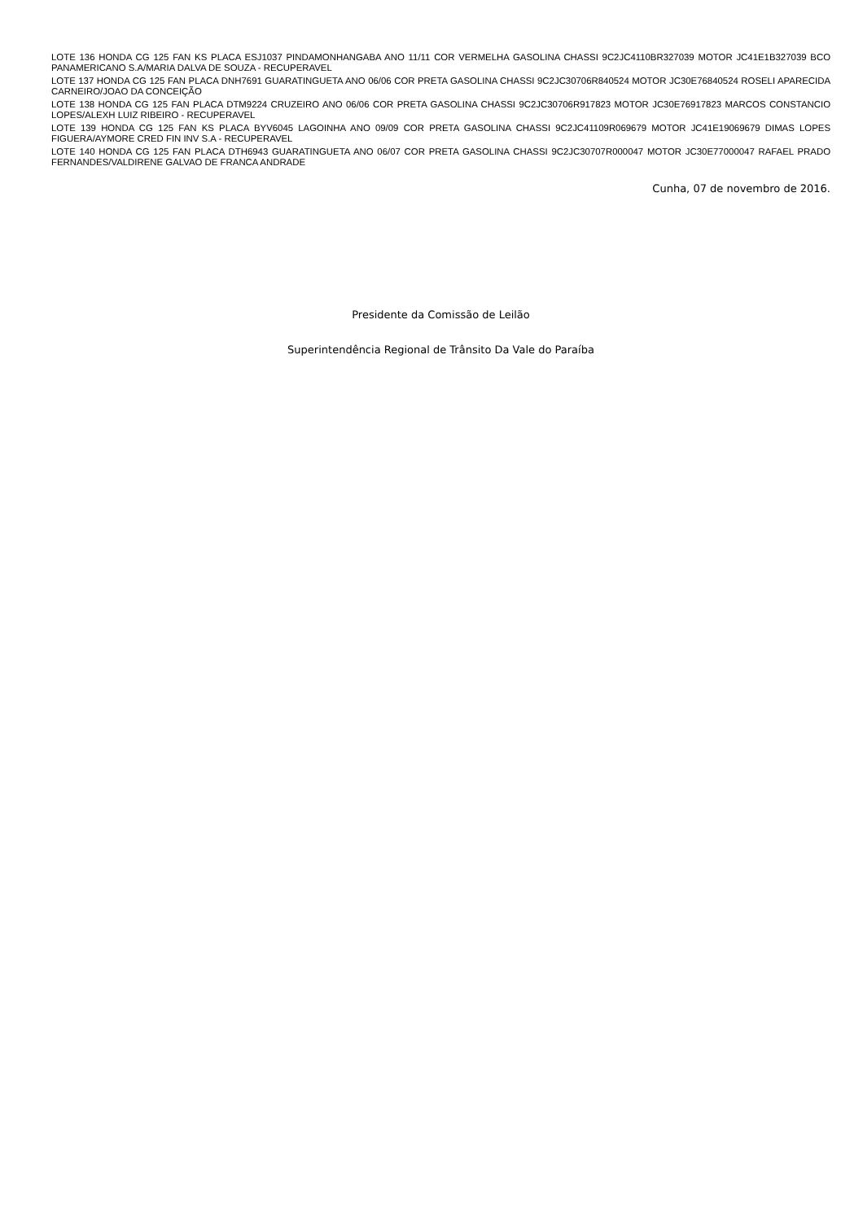LOTE 136 HONDA CG 125 FAN KS PLACA ESJ1037 PINDAMONHANGABA ANO 11/11 COR VERMELHA GASOLINA CHASSI 9C2JC4110BR327039 MOTOR JC41E1B327039 BCO PANAMERICANO S.A/MARIA DALVA DE SOUZA - RECUPERAVEL
LOTE 137 HONDA CG 125 FAN PLACA DNH7691 GUARATINGUETA ANO 06/06 COR PRETA GASOLINA CHASSI 9C2JC30706R840524 MOTOR JC30E76840524 ROSELI APARECIDA CARNEIRO/JOAO DA CONCEIÇÃO
LOTE 138 HONDA CG 125 FAN PLACA DTM9224 CRUZEIRO ANO 06/06 COR PRETA GASOLINA CHASSI 9C2JC30706R917823 MOTOR JC30E76917823 MARCOS CONSTANCIO LOPES/ALEXH LUIZ RIBEIRO - RECUPERAVEL
LOTE 139 HONDA CG 125 FAN KS PLACA BYV6045 LAGOINHA ANO 09/09 COR PRETA GASOLINA CHASSI 9C2JC41109R069679 MOTOR JC41E19069679 DIMAS LOPES FIGUERA/AYMORE CRED FIN INV S.A - RECUPERAVEL
LOTE 140 HONDA CG 125 FAN PLACA DTH6943 GUARATINGUETA ANO 06/07 COR PRETA GASOLINA CHASSI 9C2JC30707R000047 MOTOR JC30E77000047 RAFAEL PRADO FERNANDES/VALDIRENE GALVAO DE FRANCA ANDRADE
Cunha, 07 de novembro de 2016.
Presidente da Comissão de Leilão
Superintendência Regional de Trânsito Da Vale do Paraíba